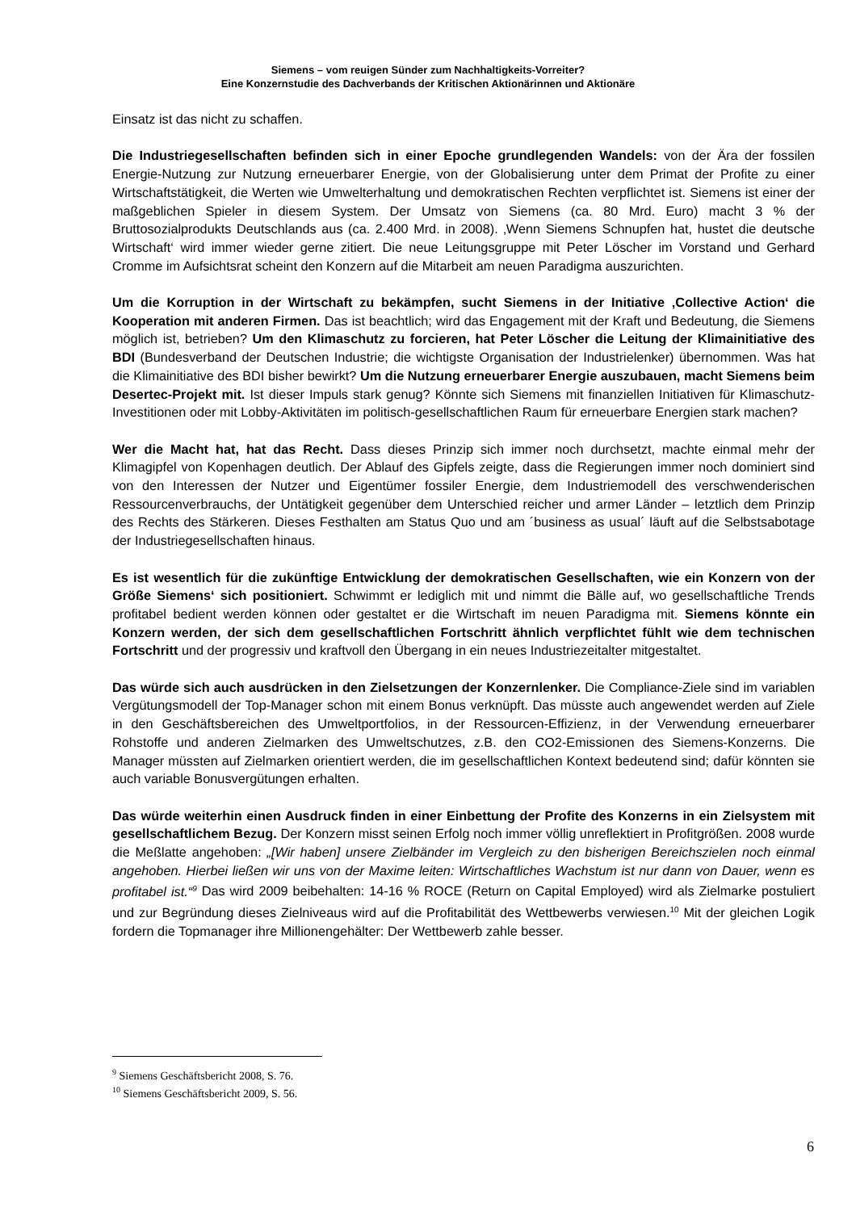Siemens – vom reuigen Sünder zum Nachhaltigkeits-Vorreiter?
Eine Konzernstudie des Dachverbands der Kritischen Aktionärinnen und Aktionäre
Einsatz ist das nicht zu schaffen.
Die Industriegesellschaften befinden sich in einer Epoche grundlegenden Wandels: von der Ära der fossilen Energie-Nutzung zur Nutzung erneuerbarer Energie, von der Globalisierung unter dem Primat der Profite zu einer Wirtschaftstätigkeit, die Werten wie Umwelterhaltung und demokratischen Rechten verpflichtet ist. Siemens ist einer der maßgeblichen Spieler in diesem System. Der Umsatz von Siemens (ca. 80 Mrd. Euro) macht 3 % der Bruttosozialprodukts Deutschlands aus (ca. 2.400 Mrd. in 2008). ‚Wenn Siemens Schnupfen hat, hustet die deutsche Wirtschaft‘ wird immer wieder gerne zitiert. Die neue Leitungsgruppe mit Peter Löscher im Vorstand und Gerhard Cromme im Aufsichtsrat scheint den Konzern auf die Mitarbeit am neuen Paradigma auszurichten.
Um die Korruption in der Wirtschaft zu bekämpfen, sucht Siemens in der Initiative ‚Collective Action‘ die Kooperation mit anderen Firmen. Das ist beachtlich; wird das Engagement mit der Kraft und Bedeutung, die Siemens möglich ist, betrieben? Um den Klimaschutz zu forcieren, hat Peter Löscher die Leitung der Klimainitiative des BDI (Bundesverband der Deutschen Industrie; die wichtigste Organisation der Industrielenker) übernommen. Was hat die Klimainitiative des BDI bisher bewirkt? Um die Nutzung erneuerbarer Energie auszubauen, macht Siemens beim Desertec-Projekt mit. Ist dieser Impuls stark genug? Könnte sich Siemens mit finanziellen Initiativen für Klimaschutz-Investitionen oder mit Lobby-Aktivitäten im politisch-gesellschaftlichen Raum für erneuerbare Energien stark machen?
Wer die Macht hat, hat das Recht. Dass dieses Prinzip sich immer noch durchsetzt, machte einmal mehr der Klimagipfel von Kopenhagen deutlich. Der Ablauf des Gipfels zeigte, dass die Regierungen immer noch dominiert sind von den Interessen der Nutzer und Eigentümer fossiler Energie, dem Industriemodell des verschwenderischen Ressourcenverbrauchs, der Untätigkeit gegenüber dem Unterschied reicher und armer Länder – letztlich dem Prinzip des Rechts des Stärkeren. Dieses Festhalten am Status Quo und am ´business as usual´ läuft auf die Selbstsabotage der Industriegesellschaften hinaus.
Es ist wesentlich für die zukünftige Entwicklung der demokratischen Gesellschaften, wie ein Konzern von der Größe Siemens‘ sich positioniert. Schwimmt er lediglich mit und nimmt die Bälle auf, wo gesellschaftliche Trends profitabel bedient werden können oder gestaltet er die Wirtschaft im neuen Paradigma mit. Siemens könnte ein Konzern werden, der sich dem gesellschaftlichen Fortschritt ähnlich verpflichtet fühlt wie dem technischen Fortschritt und der progressiv und kraftvoll den Übergang in ein neues Industriezeitalter mitgestaltet.
Das würde sich auch ausdrücken in den Zielsetzungen der Konzernlenker. Die Compliance-Ziele sind im variablen Vergütungsmodell der Top-Manager schon mit einem Bonus verknüpft. Das müsste auch angewendet werden auf Ziele in den Geschäftsbereichen des Umweltportfolios, in der Ressourcen-Effizienz, in der Verwendung erneuerbarer Rohstoffe und anderen Zielmarken des Umweltschutzes, z.B. den CO2-Emissionen des Siemens-Konzerns. Die Manager müssten auf Zielmarken orientiert werden, die im gesellschaftlichen Kontext bedeutend sind; dafür könnten sie auch variable Bonusvergütungen erhalten.
Das würde weiterhin einen Ausdruck finden in einer Einbettung der Profite des Konzerns in ein Zielsystem mit gesellschaftlichem Bezug. Der Konzern misst seinen Erfolg noch immer völlig unreflektiert in Profitgrößen. 2008 wurde die Meßlatte angehoben: „[Wir haben] unsere Zielbänder im Vergleich zu den bisherigen Bereichszielen noch einmal angehoben. Hierbei ließen wir uns von der Maxime leiten: Wirtschaftliches Wachstum ist nur dann von Dauer, wenn es profitabel ist.“<sup>9</sup> Das wird 2009 beibehalten: 14-16 % ROCE (Return on Capital Employed) wird als Zielmarke postuliert und zur Begründung dieses Zielniveaus wird auf die Profitabilität des Wettbewerbs verwiesen.<sup>10</sup> Mit der gleichen Logik fordern die Topmanager ihre Millionengehälter: Der Wettbewerb zahle besser.
<sup>9</sup> Siemens Geschäftsbericht 2008, S. 76.
<sup>10</sup> Siemens Geschäftsbericht 2009, S. 56.
6